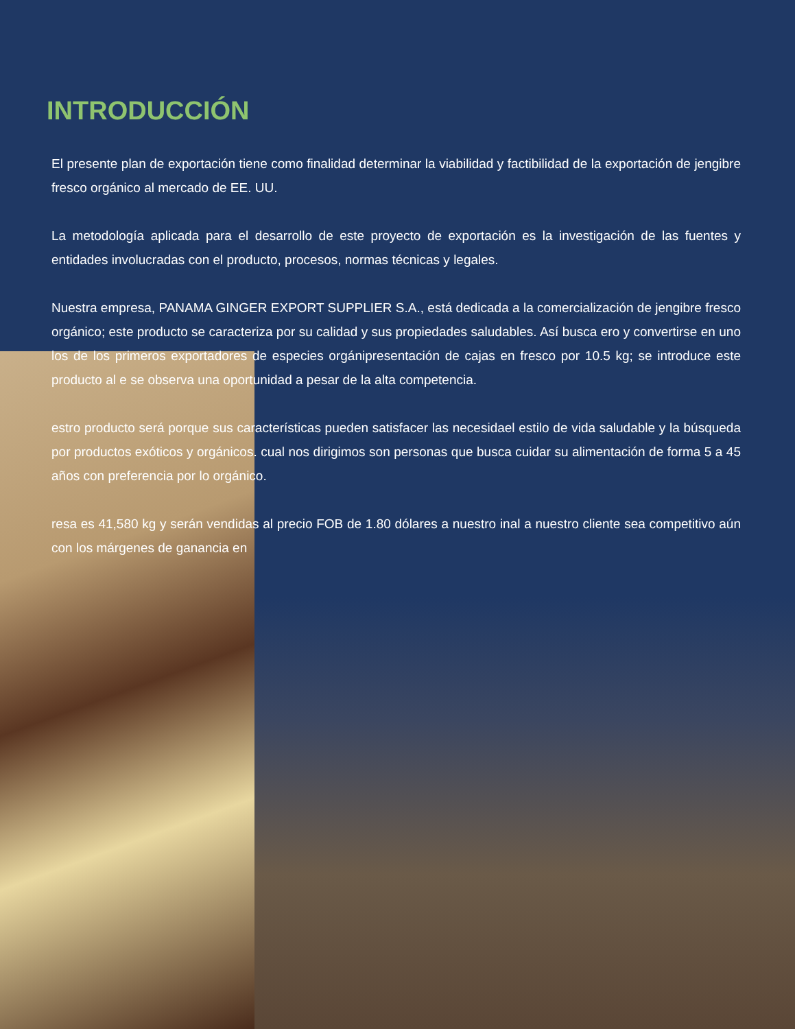INTRODUCCIÓN
El presente plan de exportación tiene como finalidad determinar la viabilidad y factibilidad de la exportación de jengibre fresco orgánico al mercado de EE. UU.
La metodología aplicada para el desarrollo de este proyecto de exportación es la investigación de las fuentes y entidades involucradas con el producto, procesos, normas técnicas y legales.
Nuestra empresa, PANAMA GINGER EXPORT SUPPLIER S.A., está dedicada a la comercialización de jengibre fresco orgánico; este producto se caracteriza por su calidad y sus propiedades saludables. Así busca ero y convertirse en uno los de los primeros exportadores de especies orgánipresentación de cajas en fresco por 10.5 kg; se introduce este producto al e se observa una oportunidad a pesar de la alta competencia.
estro producto será porque sus características pueden satisfacer las necesidael estilo de vida saludable y la búsqueda por productos exóticos y orgánicos. cual nos dirigimos son personas que busca cuidar su alimentación de forma 5 a 45 años con preferencia por lo orgánico.
resa es 41,580 kg y serán vendidas al precio FOB de 1.80 dólares a nuestro inal a nuestro cliente sea competitivo aún con los márgenes de ganancia en